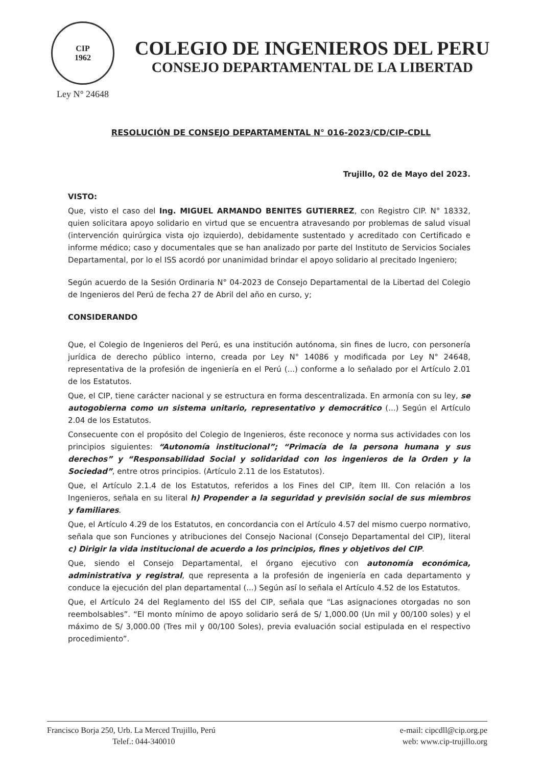CIP
1962
Ley N° 24648
COLEGIO DE INGENIEROS DEL PERU
CONSEJO DEPARTAMENTAL DE LA LIBERTAD
RESOLUCIÓN DE CONSEJO DEPARTAMENTAL N° 016-2023/CD/CIP-CDLL
Trujillo, 02 de Mayo del 2023.
VISTO:
Que, visto el caso del Ing. MIGUEL ARMANDO BENITES GUTIERREZ, con Registro CIP. N° 18332, quien solicitara apoyo solidario en virtud que se encuentra atravesando por problemas de salud visual (intervención quirúrgica vista ojo izquierdo), debidamente sustentado y acreditado con Certificado e informe médico; caso y documentales que se han analizado por parte del Instituto de Servicios Sociales Departamental, por lo el ISS acordó por unanimidad brindar el apoyo solidario al precitado Ingeniero;
Según acuerdo de la Sesión Ordinaria N° 04-2023 de Consejo Departamental de la Libertad del Colegio de Ingenieros del Perú de fecha 27 de Abril del año en curso, y;
CONSIDERANDO
Que, el Colegio de Ingenieros del Perú, es una institución autónoma, sin fines de lucro, con personería jurídica de derecho público interno, creada por Ley N° 14086 y modificada por Ley N° 24648, representativa de la profesión de ingeniería en el Perú (...) conforme a lo señalado por el Artículo 2.01 de los Estatutos.
Que, el CIP, tiene carácter nacional y se estructura en forma descentralizada. En armonía con su ley, se autogobierna como un sistema unitario, representativo y democrático (...) Según el Artículo 2.04 de los Estatutos.
Consecuente con el propósito del Colegio de Ingenieros, éste reconoce y norma sus actividades con los principios siguientes: “Autonomía institucional”; “Primacía de la persona humana y sus derechos” y “Responsabilidad Social y solidaridad con los ingenieros de la Orden y la Sociedad”, entre otros principios. (Artículo 2.11 de los Estatutos).
Que, el Artículo 2.1.4 de los Estatutos, referidos a los Fines del CIP, ítem III. Con relación a los Ingenieros, señala en su literal h) Propender a la seguridad y previsión social de sus miembros y familiares.
Que, el Artículo 4.29 de los Estatutos, en concordancia con el Artículo 4.57 del mismo cuerpo normativo, señala que son Funciones y atribuciones del Consejo Nacional (Consejo Departamental del CIP), literal c) Dirigir la vida institucional de acuerdo a los principios, fines y objetivos del CIP.
Que, siendo el Consejo Departamental, el órgano ejecutivo con autonomía económica, administrativa y registral, que representa a la profesión de ingeniería en cada departamento y conduce la ejecución del plan departamental (...) Según así lo señala el Artículo 4.52 de los Estatutos.
Que, el Artículo 24 del Reglamento del ISS del CIP, señala que “Las asignaciones otorgadas no son reembolsables”. “El monto mínimo de apoyo solidario será de S/ 1,000.00 (Un mil y 00/100 soles) y el máximo de S/ 3,000.00 (Tres mil y 00/100 Soles), previa evaluación social estipulada en el respectivo procedimiento”.
Francisco Borja 250, Urb. La Merced Trujillo, Perú
Telef.: 044-340010
e-mail: cipcdll@cip.org.pe
web: www.cip-trujillo.org